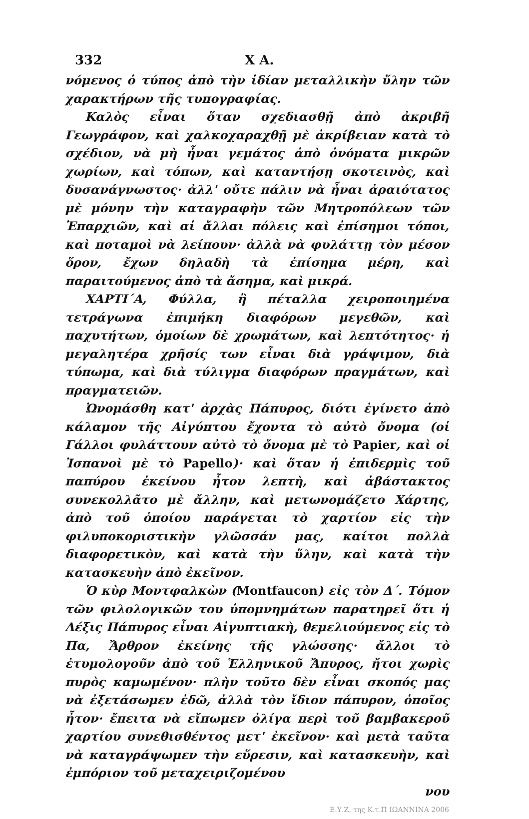332 X A.
νόμενος ὁ τύπος ἀπὸ τὴν ἰδίαν μεταλλικὴν ὕλην τῶν χαρακτήρων τῆς τυπογραφίας.
Καλὸς εἶναι ὅταν σχεδιασθῇ ἀπὸ ἀκριβῆ Γεωγράφον, καὶ χαλκοχαραχθῇ μὲ ἀκρίβειαν κατὰ τὸ σχέδιον, νὰ μὴ ἦναι γεμάτος ἀπὸ ὀνόματα μικρῶν χωρίων, καὶ τόπων, καὶ καταντήσῃ σκοτεινὸς, καὶ δυσανάγνωστος· ἀλλ' οὔτε πάλιν νὰ ἦναι ἀραιότατος μὲ μόνην τὴν καταγραφὴν τῶν Μητροπόλεων τῶν Ἐπαρχιῶν, καὶ αἱ ἄλλαι πόλεις καὶ ἐπίσημοι τόποι, καὶ ποταμοὶ νὰ λείπουν· ἀλλὰ νὰ φυλάττῃ τὸν μέσον ὅρον, ἔχων δηλαδὴ τὰ ἐπίσημα μέρη, καὶ παραιτούμενος ἀπὸ τὰ ἄσημα, καὶ μικρά.
ΧΑΡΤΙ΄Α, Φύλλα, ἢ πέταλλα χειροποιημένα τετράγωνα ἐπιμήκη διαφόρων μεγεθῶν, καὶ παχυτήτων, ὁμοίων δὲ χρωμάτων, καὶ λεπτότητος· ἡ μεγαλητέρα χρῆσίς των εἶναι διὰ γράψιμον, διὰ τύπωμα, καὶ διὰ τύλιγμα διαφόρων πραγμάτων, καὶ πραγματειῶν.
Ὠνομάσθη κατ' ἀρχὰς Πάπυρος, διότι ἐγίνετο ἀπὸ κάλαμον τῆς Αἰγύπτου ἔχοντα τὸ αὐτὸ ὄνομα (οἱ Γάλλοι φυλάττουν αὐτὸ τὸ ὄνομα μὲ τὸ Papier, καὶ οἱ Ἰσπανοὶ μὲ τὸ Papello)· καὶ ὅταν ἡ ἐπιδερμὶς τοῦ παπύρου ἐκείνου ἦτον λεπτὴ, καὶ ἀβάστακτος συνεκολλᾶτο μὲ ἄλλην, καὶ μετωνομάζετο Χάρτης, ἀπὸ τοῦ ὁποίου παράγεται τὸ χαρτίον εἰς τὴν φιλυποκοριστικὴν γλῶσσάν μας, καίτοι πολλὰ διαφορετικὸν, καὶ κατὰ τὴν ὕλην, καὶ κατὰ τὴν κατασκευὴν ἀπὸ ἐκεῖνον.
Ὁ κὺρ Μοντφαλκὼν (Montfaucon) εἰς τὸν Δ΄. Τόμον τῶν φιλολογικῶν του ὑπομνημάτων παρατηρεῖ ὅτι ἡ Λέξις Πάπυρος εἶναι Αἰγυπτιακὴ, θεμελιούμενος εἰς τὸ Πα, Ἄρθρον ἐκείνης τῆς γλώσσης· ἄλλοι τὸ ἐτυμολογοῦν ἀπὸ τοῦ Ἑλληνικοῦ Ἄπυρος, ἤτοι χωρὶς πυρὸς καμωμένον· πλὴν τοῦτο δὲν εἶναι σκοπός μας νὰ ἐξετάσωμεν ἐδῶ, ἀλλὰ τὸν ἴδιον πάπυρον, ὁποῖος ἦτον· ἔπειτα νὰ εἴπωμεν ὀλίγα περὶ τοῦ βαμβακεροῦ χαρτίου συνεθισθέντος μετ' ἐκεῖνον· καὶ μετὰ ταῦτα νὰ καταγράψωμεν τὴν εὕρεσιν, καὶ κατασκευὴν, καὶ ἐμπόριον τοῦ μεταχειριζομένου
νου
Ε.Υ.Ζ. της Κ.τ.Π ΙΩΑΝΝΙΝΑ 2006